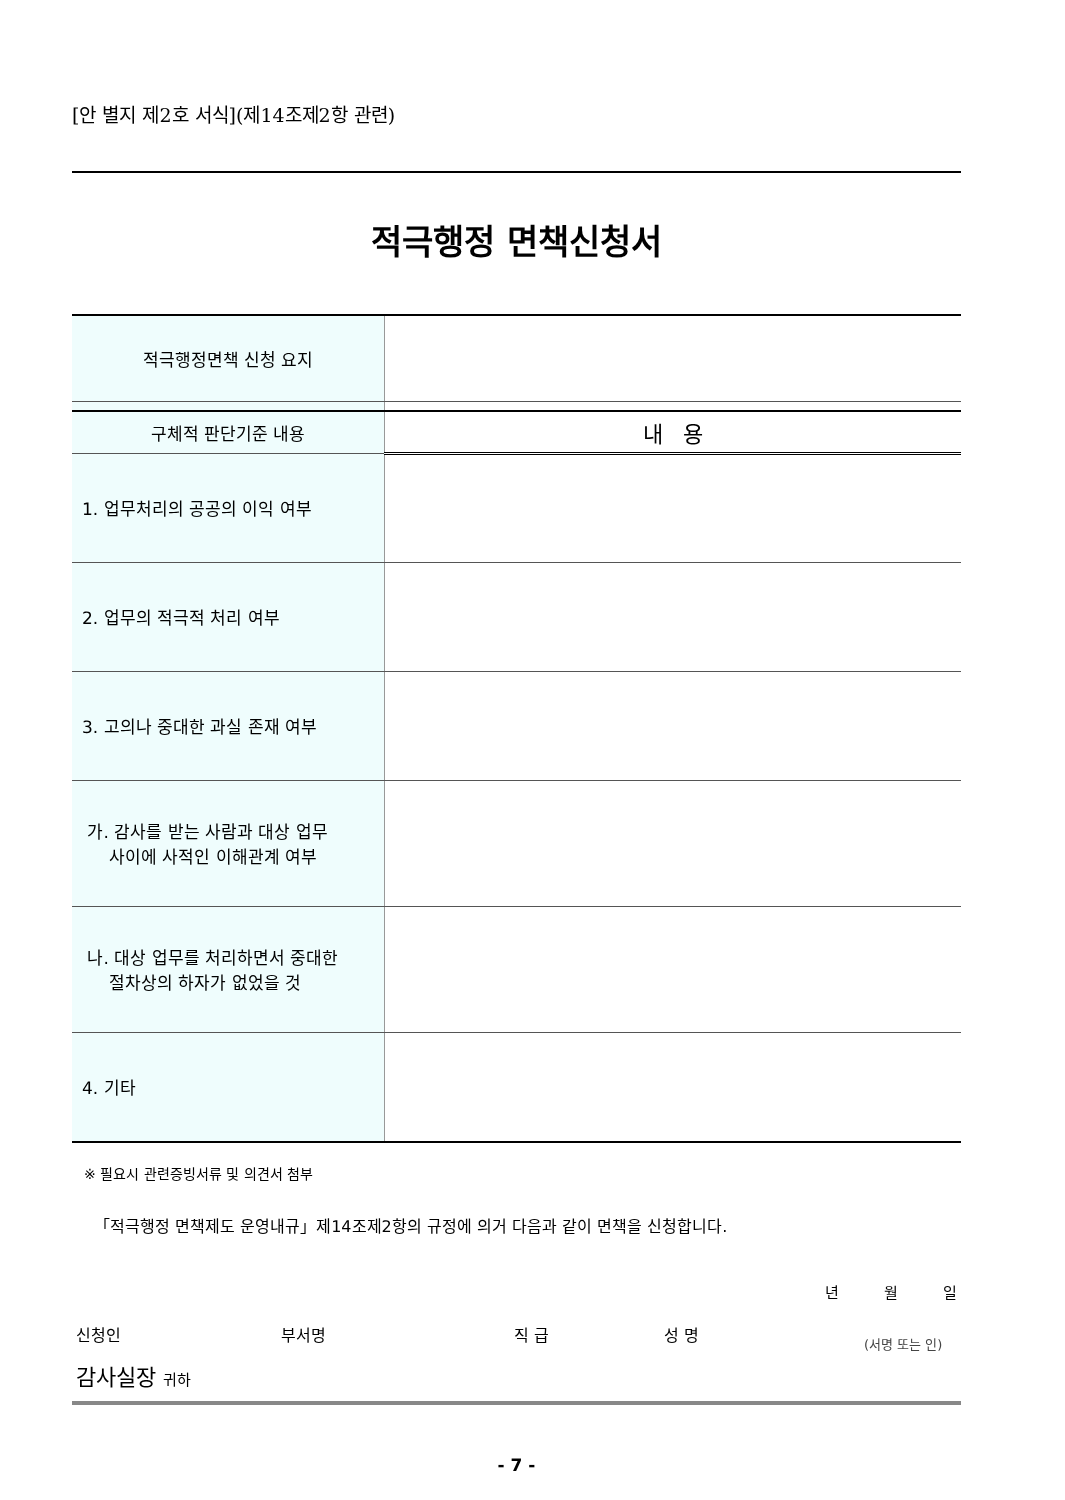[안 별지 제2호 서식](제14조제2항 관련)
적극행정 면책신청서
| 적극행정면책 신청 요지 | |
| 구체적 판단기준 내용 | 내 용 |
| 1. 업무처리의 공공의 이익 여부 | |
| 2. 업무의 적극적 처리 여부 | |
| 3. 고의나 중대한 과실 존재 여부 | |
| 가. 감사를 받는 사람과 대상 업무 사이에 사적인 이해관계 여부 | |
| 나. 대상 업무를 처리하면서 중대한 절차상의 하자가 없었을 것 | |
| 4. 기타 | |
※ 필요시 관련증빙서류 및 의견서 첨부
「적극행정 면책제도 운영내규」제14조제2항의 규정에 의거 다음과 같이 면책을 신청합니다.
년 월 일
신청인 부서명 직 급 성 명 (서명 또는 인)
감사실장 귀하
- 7 -